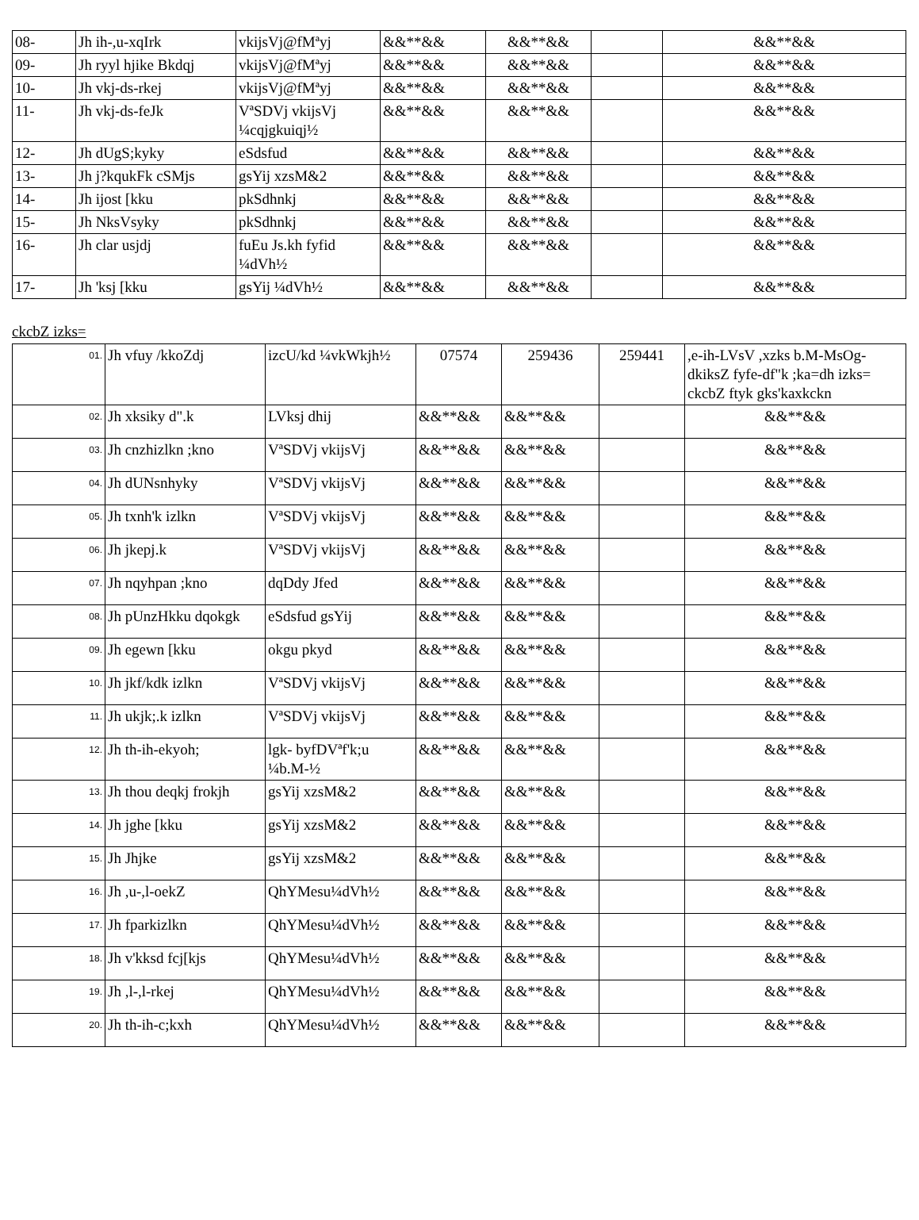| 08- | Jh ih-,u-xqIrk | vkijsVj@fMªyj | &&**&& | &&**&& | | &&**&& |
| 09- | Jh ryyl hjike Bkdqj | vkijsVj@fMªyj | &&**&& | &&**&& | | &&**&& |
| 10- | Jh vkj-ds-rkej | vkijsVj@fMªyj | &&**&& | &&**&& | | &&**&& |
| 11- | Jh vkj-ds-feJk | VªSDVj vkijsVj ¼cqjgkuiqj½ | &&**&& | &&**&& | | &&**&& |
| 12- | Jh dUgS;kyky | eSdsfud | &&**&& | &&**&& | | &&**&& |
| 13- | Jh j?kqukFk cSMjs | gsYij xzsM&2 | &&**&& | &&**&& | | &&**&& |
| 14- | Jh ijost [kku | pkSdhnkj | &&**&& | &&**&& | | &&**&& |
| 15- | Jh NksVsyky | pkSdhnkj | &&**&& | &&**&& | | &&**&& |
| 16- | Jh clar usjdj | fuEu Js.kh fyfid ¼dVh½ | &&**&& | &&**&& | | &&**&& |
| 17- | Jh 'ksj [kku | gsYij ¼dVh½ | &&**&& | &&**&& | | &&**&& |
ckcbZ izks=
| 01. | Jh vfuy /kkoZdj | izcU/kd ¼vkWkjh½ | 07574 | 259436 | 259441 | ,e-ih-LVsV ,xzks b.M-MsOg-dkiksZ fyfe-df"k ;ka=dh izks= ckcbZ ftyk gks'kaxkckn |
| 02. | Jh xksiky d".k | LVksj dhij | &&**&& | &&**&& | | &&**&& |
| 03. | Jh cnzhizlkn ;kno | VªSDVj vkijsVj | &&**&& | &&**&& | | &&**&& |
| 04. | Jh dUNsnhyky | VªSDVj vkijsVj | &&**&& | &&**&& | | &&**&& |
| 05. | Jh txnh'k izlkn | VªSDVj vkijsVj | &&**&& | &&**&& | | &&**&& |
| 06. | Jh jkepj.k | VªSDVj vkijsVj | &&**&& | &&**&& | | &&**&& |
| 07. | Jh nqyhpan ;kno | dqDdy Jfed | &&**&& | &&**&& | | &&**&& |
| 08. | Jh pUnzHkku dqokgk | eSdsfud gsYij | &&**&& | &&**&& | | &&**&& |
| 09. | Jh egewn [kku | okgu pkyd | &&**&& | &&**&& | | &&**&& |
| 10. | Jh jkf/kdk izlkn | VªSDVj vkijsVj | &&**&& | &&**&& | | &&**&& |
| 11. | Jh ukjk;.k izlkn | VªSDVj vkijsVj | &&**&& | &&**&& | | &&**&& |
| 12. | Jh th-ih-ekyoh; | lgk- byfDVªf'k;u ¼b.M-½ | &&**&& | &&**&& | | &&**&& |
| 13. | Jh thou deqkj frokjh | gsYij xzsM&2 | &&**&& | &&**&& | | &&**&& |
| 14. | Jh jghe [kku | gsYij xzsM&2 | &&**&& | &&**&& | | &&**&& |
| 15. | Jh Jhjke | gsYij xzsM&2 | &&**&& | &&**&& | | &&**&& |
| 16. | Jh ,u-,l-oekZ | QhYMesu¼dVh½ | &&**&& | &&**&& | | &&**&& |
| 17. | Jh fparkizlkn | QhYMesu¼dVh½ | &&**&& | &&**&& | | &&**&& |
| 18. | Jh v'kksd fcj[kjs | QhYMesu¼dVh½ | &&**&& | &&**&& | | &&**&& |
| 19. | Jh ,l-,l-rkej | QhYMesu¼dVh½ | &&**&& | &&**&& | | &&**&& |
| 20. | Jh th-ih-c;kxh | QhYMesu¼dVh½ | &&**&& | &&**&& | | &&**&& |